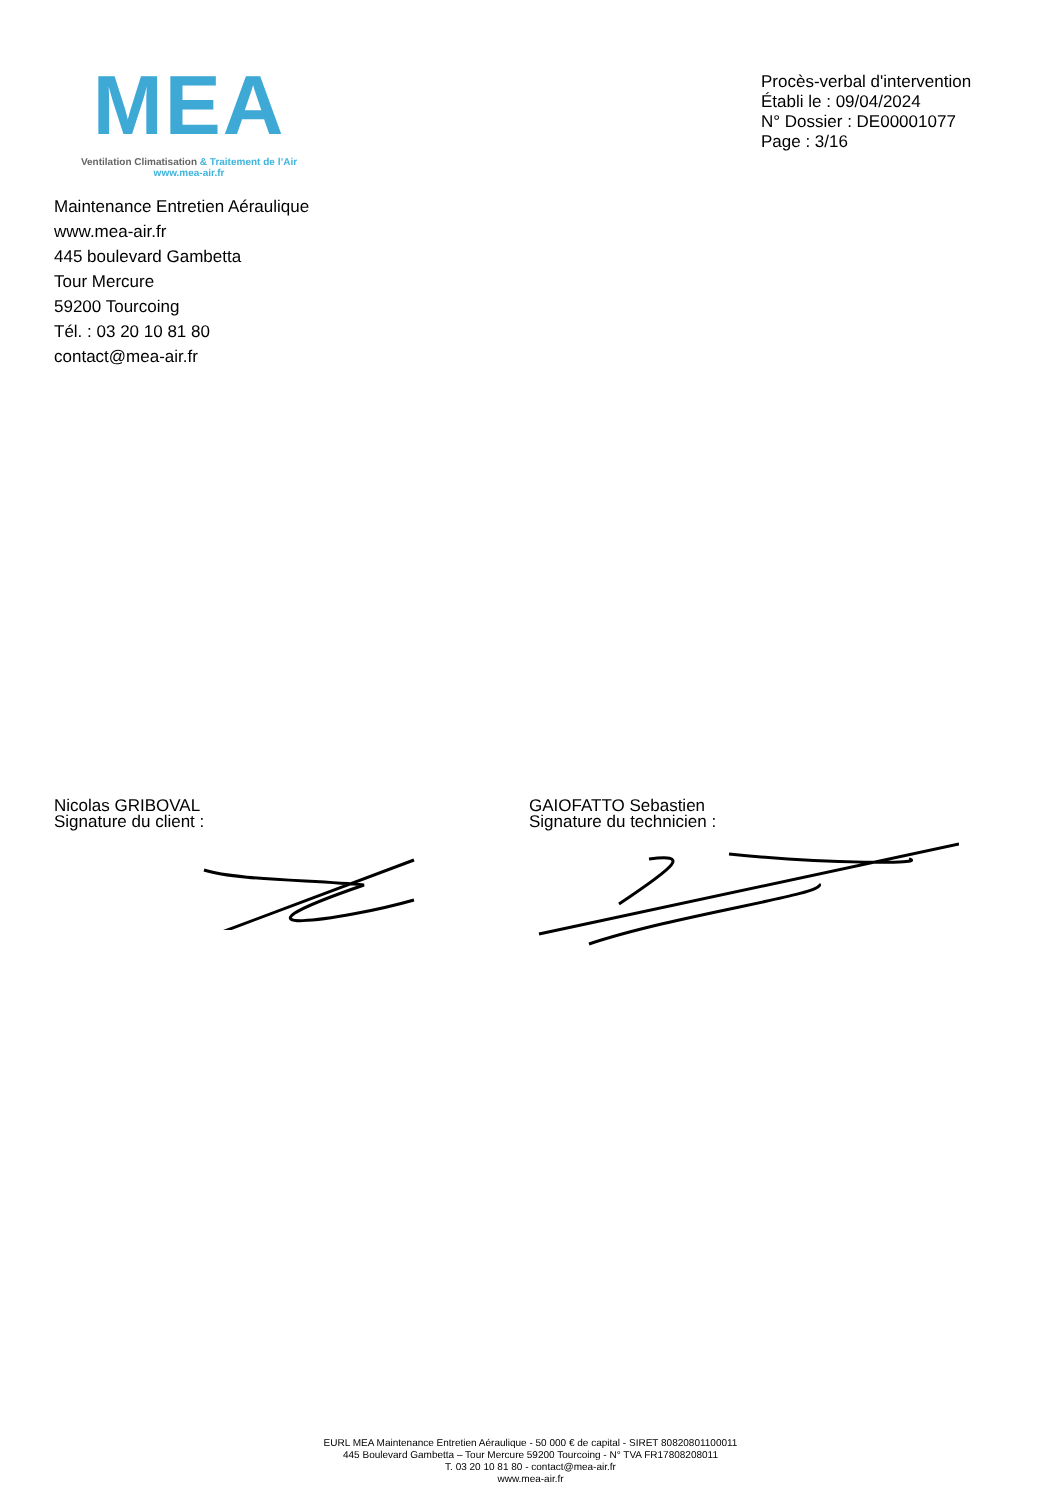MEA
Ventilation Climatisation & Traitement de l’Air
www.mea-air.fr
Procès-verbal d'intervention
Établi le : 09/04/2024
N° Dossier : DE00001077
Page : 3/16
Maintenance Entretien Aéraulique
www.mea-air.fr
445 boulevard Gambetta
Tour Mercure
59200 Tourcoing
Tél. : 03 20 10 81 80
contact@mea-air.fr
Nicolas GRIBOVAL
Signature du client :
GAIOFATTO Sebastien
Signature du technicien :
EURL MEA Maintenance Entretien Aéraulique - 50 000 € de capital - SIRET 80820801100011
445 Boulevard Gambetta – Tour Mercure 59200 Tourcoing - N° TVA FR17808208011
T. 03 20 10 81 80 - contact@mea-air.fr
www.mea-air.fr